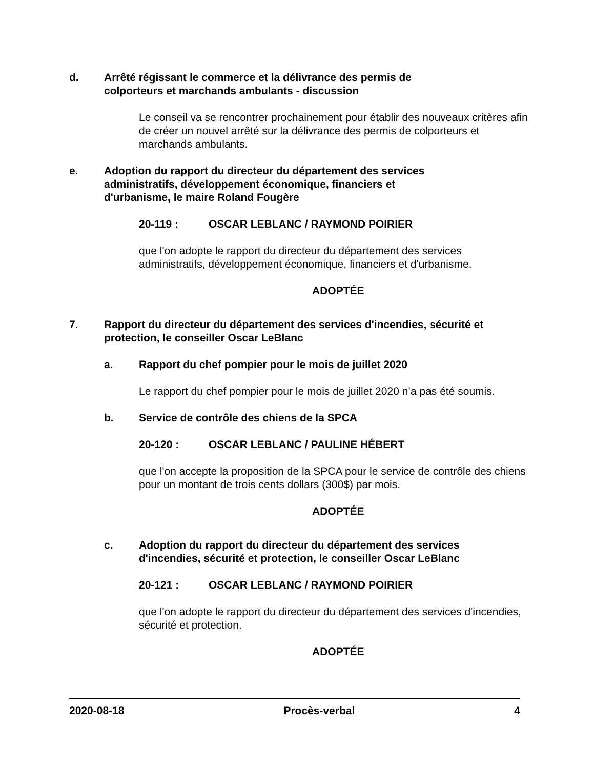d. Arrêté régissant le commerce et la délivrance des permis de colporteurs et marchands ambulants - discussion
Le conseil va se rencontrer prochainement pour établir des nouveaux critères afin de créer un nouvel arrêté sur la délivrance des permis de colporteurs et marchands ambulants.
e. Adoption du rapport du directeur du département des services administratifs, développement économique, financiers et d'urbanisme, le maire Roland Fougère
20-119 : OSCAR LEBLANC / RAYMOND POIRIER
que l'on adopte le rapport du directeur du département des services administratifs, développement économique, financiers et d'urbanisme.
ADOPTÉE
7. Rapport du directeur du département des services d'incendies, sécurité et protection, le conseiller Oscar LeBlanc
a. Rapport du chef pompier pour le mois de juillet 2020
Le rapport du chef pompier pour le mois de juillet 2020 n’a pas été soumis.
b. Service de contrôle des chiens de la SPCA
20-120 : OSCAR LEBLANC / PAULINE HÉBERT
que l'on accepte la proposition de la SPCA pour le service de contrôle des chiens pour un montant de trois cents dollars (300$) par mois.
ADOPTÉE
c. Adoption du rapport du directeur du département des services d'incendies, sécurité et protection, le conseiller Oscar LeBlanc
20-121 : OSCAR LEBLANC / RAYMOND POIRIER
que l'on adopte le rapport du directeur du département des services d'incendies, sécurité et protection.
ADOPTÉE
2020-08-18 Procès-verbal 4